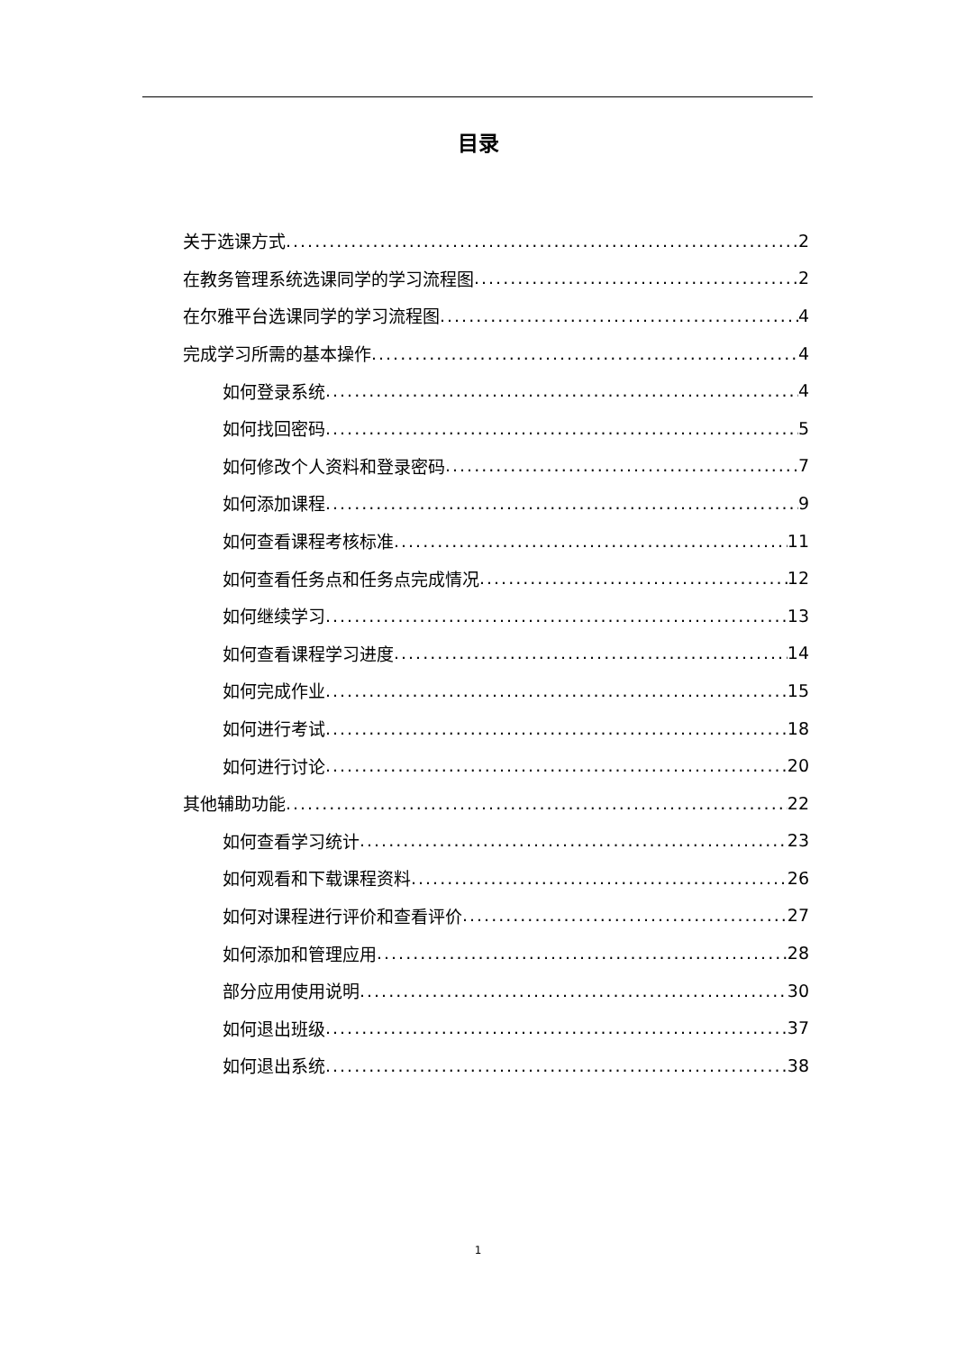目录
关于选课方式 2
在教务管理系统选课同学的学习流程图 2
在尔雅平台选课同学的学习流程图 4
完成学习所需的基本操作 4
如何登录系统 4
如何找回密码 5
如何修改个人资料和登录密码 7
如何添加课程 9
如何查看课程考核标准 11
如何查看任务点和任务点完成情况 12
如何继续学习 13
如何查看课程学习进度 14
如何完成作业 15
如何进行考试 18
如何进行讨论 20
其他辅助功能 22
如何查看学习统计 23
如何观看和下载课程资料 26
如何对课程进行评价和查看评价 27
如何添加和管理应用 28
部分应用使用说明 30
如何退出班级 37
如何退出系统 38
1